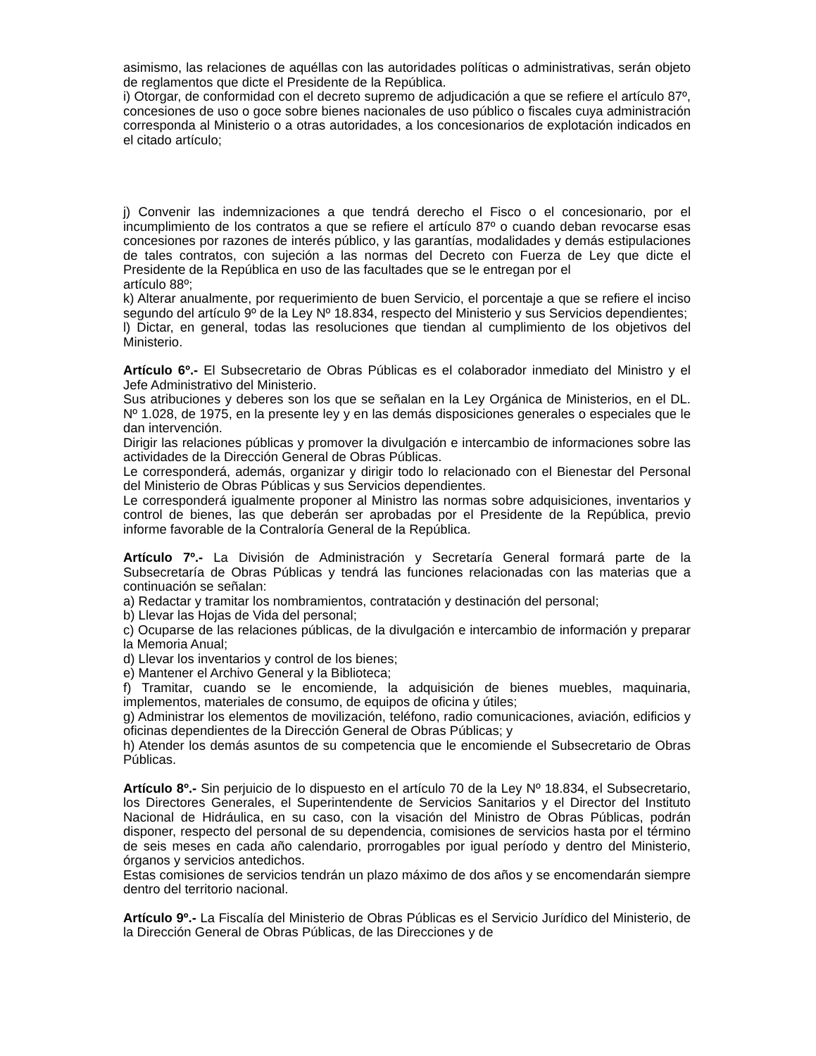asimismo, las relaciones de aquéllas con las autoridades políticas o administrativas, serán objeto de reglamentos que dicte el Presidente de la República.
i) Otorgar, de conformidad con el decreto supremo de adjudicación a que se refiere el artículo 87º, concesiones de uso o goce sobre bienes nacionales de uso público o fiscales cuya administración corresponda al Ministerio o a otras autoridades, a los concesionarios de explotación indicados en el citado artículo;
j) Convenir las indemnizaciones a que tendrá derecho el Fisco o el concesionario, por el incumplimiento de los contratos a que se refiere el artículo 87º o cuando deban revocarse esas concesiones por razones de interés público, y las garantías, modalidades y demás estipulaciones de tales contratos, con sujeción a las normas del Decreto con Fuerza de Ley que dicte el Presidente de la República en uso de las facultades que se le entregan por el
artículo 88º;
k) Alterar anualmente, por requerimiento de buen Servicio, el porcentaje a que se refiere el inciso segundo del artículo 9º de la Ley Nº 18.834, respecto del Ministerio y sus Servicios dependientes;
l) Dictar, en general, todas las resoluciones que tiendan al cumplimiento de los objetivos del Ministerio.
Artículo 6º.- El Subsecretario de Obras Públicas es el colaborador inmediato del Ministro y el Jefe Administrativo del Ministerio.
Sus atribuciones y deberes son los que se señalan en la Ley Orgánica de Ministerios, en el DL. Nº 1.028, de 1975, en la presente ley y en las demás disposiciones generales o especiales que le dan intervención.
Dirigir las relaciones públicas y promover la divulgación e intercambio de informaciones sobre las actividades de la Dirección General de Obras Públicas.
Le corresponderá, además, organizar y dirigir todo lo relacionado con el Bienestar del Personal del Ministerio de Obras Públicas y sus Servicios dependientes.
Le corresponderá igualmente proponer al Ministro las normas sobre adquisiciones, inventarios y control de bienes, las que deberán ser aprobadas por el Presidente de la República, previo informe favorable de la Contraloría General de la República.
Artículo 7º.- La División de Administración y Secretaría General formará parte de la Subsecretaría de Obras Públicas y tendrá las funciones relacionadas con las materias que a continuación se señalan:
a) Redactar y tramitar los nombramientos, contratación y destinación del personal;
b) Llevar las Hojas de Vida del personal;
c) Ocuparse de las relaciones públicas, de la divulgación e intercambio de información y preparar la Memoria Anual;
d) Llevar los inventarios y control de los bienes;
e) Mantener el Archivo General y la Biblioteca;
f) Tramitar, cuando se le encomiende, la adquisición de bienes muebles, maquinaria, implementos, materiales de consumo, de equipos de oficina y útiles;
g) Administrar los elementos de movilización, teléfono, radio comunicaciones, aviación, edificios y oficinas dependientes de la Dirección General de Obras Públicas; y
h) Atender los demás asuntos de su competencia que le encomiende el Subsecretario de Obras Públicas.
Artículo 8º.- Sin perjuicio de lo dispuesto en el artículo 70 de la Ley Nº 18.834, el Subsecretario, los Directores Generales, el Superintendente de Servicios Sanitarios y el Director del Instituto Nacional de Hidráulica, en su caso, con la visación del Ministro de Obras Públicas, podrán disponer, respecto del personal de su dependencia, comisiones de servicios hasta por el término de seis meses en cada año calendario, prorrogables por igual período y dentro del Ministerio, órganos y servicios antedichos.
Estas comisiones de servicios tendrán un plazo máximo de dos años y se encomendarán siempre dentro del territorio nacional.
Artículo 9º.- La Fiscalía del Ministerio de Obras Públicas es el Servicio Jurídico del Ministerio, de la Dirección General de Obras Públicas, de las Direcciones y de